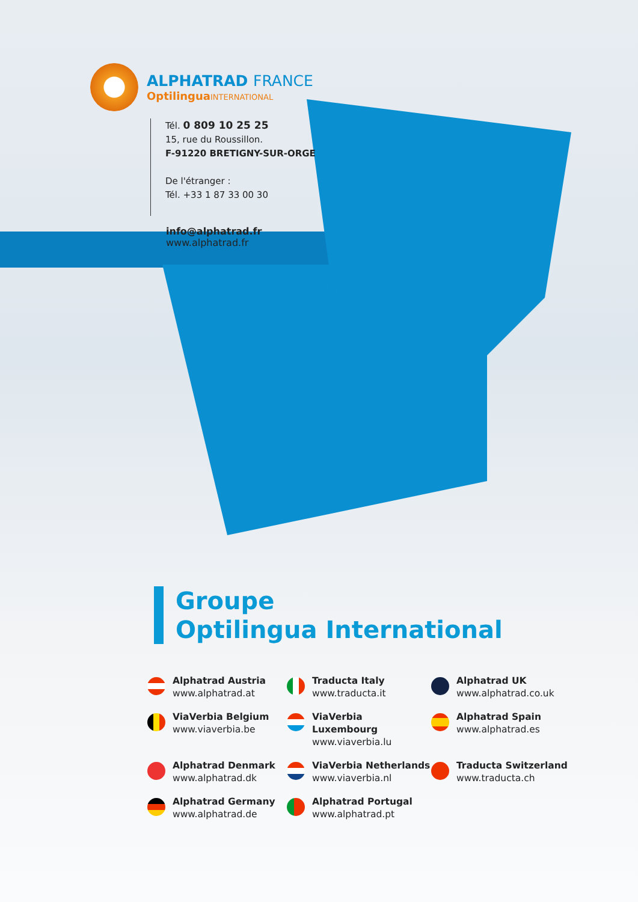ALPHATRAD FRANCE
OptilinguaINTERNATIONAL
Tél. 0 809 10 25 25
15, rue du Roussillon.
F-91220 BRETIGNY-SUR-ORGE
De l'étranger :
Tél. +33 1 87 33 00 30
info@alphatrad.fr
www.alphatrad.fr
Groupe
Optilingua International
Alphatrad Austria
www.alphatrad.at
Traducta Italy
www.traducta.it
Alphatrad UK
www.alphatrad.co.uk
ViaVerbia Belgium
www.viaverbia.be
ViaVerbia Luxembourg
www.viaverbia.lu
Alphatrad Spain
www.alphatrad.es
Alphatrad Denmark
www.alphatrad.dk
ViaVerbia Netherlands
www.viaverbia.nl
Traducta Switzerland
www.traducta.ch
Alphatrad Germany
www.alphatrad.de
Alphatrad Portugal
www.alphatrad.pt